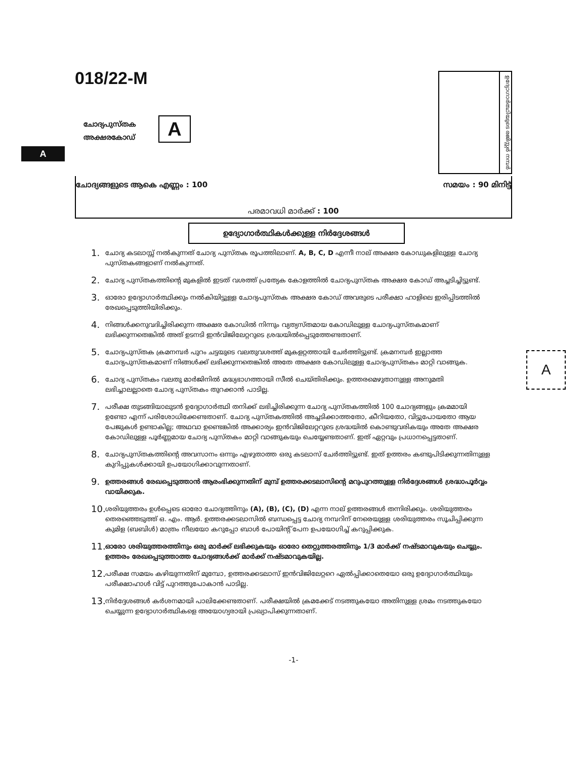018/22-M
ചോദ്യപുസ്തക
അക്ഷരകോഡ്
A
A
ഉദ്യോഗാർത്ഥിയുടെ രജിസ്റ്റർ നമ്പർ
ചോദ്യങ്ങളുടെ ആകെ എണ്ണം : 100 സമയം : 90 മിനിട്ട്
പരമാവധി മാർക്ക് : 100
ഉദ്യോഗാർത്ഥികൾക്കുള്ള നിർദ്ദേശങ്ങൾ
A
1. ചോദ്യ കടലാസ്സ് നൽകുന്നത് ചോദ്യ പുസ്തക രൂപത്തിലാണ്. A, B, C, D എന്നീ നാല് അക്ഷര കോഡുകളിലുള്ള ചോദ്യ പുസ്തകങ്ങളാണ് നൽകുന്നത്.
2. ചോദ്യ പുസ്തകത്തിന്റെ മുകളിൽ ഇടത് വശത്ത് പ്രത്യേക കോളത്തിൽ ചോദ്യപുസ്തക അക്ഷര കോഡ് അച്ചടിച്ചിട്ടുണ്ട്.
3. ഓരോ ഉദ്യോഗാർത്ഥിക്കും നൽകിയിട്ടുള്ള ചോദ്യപുസ്തക അക്ഷര കോഡ് അവരുടെ പരീക്ഷാ ഹാളിലെ ഇരിപ്പിടത്തിൽ രേഖപ്പെടുത്തിയിരിക്കും.
4. നിങ്ങൾക്കനുവദിച്ചിരിക്കുന്ന അക്ഷര കോഡിൽ നിന്നും വ്യത്യസ്തമായ കോഡിലുള്ള ചോദ്യപുസ്തകമാണ് ലഭിക്കുന്നതെങ്കിൽ അത് ഉടനടി ഇൻവിജിലേറ്ററുടെ ശ്രദ്ധയിൽപ്പെടുത്തേണ്ടതാണ്.
5. ചോദ്യപുസ്തക ക്രമനമ്പർ പുറം ചട്ടയുടെ വലതുവശത്ത് മുകളറ്റത്തായി ചേർത്തിട്ടുണ്ട്. ക്രമനമ്പർ ഇല്ലാത്ത ചോദ്യപുസ്തകമാണ് നിങ്ങൾക്ക് ലഭിക്കുന്നതെങ്കിൽ അതേ അക്ഷര കോഡിലുള്ള ചോദ്യപുസ്തകം മാറ്റി വാങ്ങുക.
6. ചോദ്യ പുസ്തകം വലതു മാർജിനിൽ മദ്ധ്യഭാഗത്തായി സീൽ ചെയ്തിരിക്കും. ഉത്തരമെഴുതാനുള്ള അനുമതി ലഭിച്ചാലല്ലാതെ ചോദ്യ പുസ്തകം തുറക്കാൻ പാടില്ല.
7. പരീക്ഷ തുടങ്ങിയാലുടൻ ഉദ്യോഗാർത്ഥി തനിക്ക് ലഭിച്ചിരിക്കുന്ന ചോദ്യ പുസ്തകത്തിൽ 100 ചോദ്യങ്ങളും ക്രമമായി ഉണ്ടോ എന്ന് പരിശോധിക്കേണ്ടതാണ്. ചോദ്യ പുസ്തകത്തിൽ അച്ചടിക്കാത്തതോ, കീറിയതോ, വിട്ടുപോയതോ ആയ പേജുകൾ ഉണ്ടാകില്ല; അഥവാ ഉണ്ടെങ്കിൽ അക്കാര്യം ഇൻവിജിലേറ്ററുടെ ശ്രദ്ധയിൽ കൊണ്ടുവരികയും അതേ അക്ഷര കോഡിലുള്ള പൂർണ്ണമായ ചോദ്യ പുസ്തകം മാറ്റി വാങ്ങുകയും ചെയ്യേണ്ടതാണ്. ഇത് ഏറ്റവും പ്രധാനപ്പെട്ടതാണ്.
8. ചോദ്യപുസ്തകത്തിന്റെ അവസാനം ഒന്നും എഴുതാത്ത ഒരു കടലാസ് ചേർത്തിട്ടുണ്ട്. ഇത് ഉത്തരം കണ്ടുപിടിക്കുന്നതിനുള്ള കുറിപ്പുകൾക്കായി ഉപയോഗിക്കാവുന്നതാണ്.
9. ഉത്തരങ്ങൾ രേഖപ്പെടുത്താൻ ആരംഭിക്കുന്നതിന് മുമ്പ് ഉത്തരക്കടലാസിന്റെ മറുപുറത്തുള്ള നിർദ്ദേശങ്ങൾ ശ്രദ്ധാപൂർവ്വം വായിക്കുക.
10. ശരിയുത്തരം ഉൾപ്പെടെ ഓരോ ചോദ്യത്തിനും (A), (B), (C), (D) എന്ന നാല് ഉത്തരങ്ങൾ തന്നിരിക്കും. ശരിയുത്തരം തെരഞ്ഞെടുത്ത് ഒ. എം. ആർ. ഉത്തരക്കടലാസിൽ ബന്ധപ്പെട്ട ചോദ്യ നമ്പറിന് നേരെയുള്ള ശരിയുത്തരം സൂചിപ്പിക്കുന്ന കുമിള (ബബിൾ) മാത്രം നീലയോ കറുപ്പോ ബാൾ പോയിന്റ് പേന ഉപയോഗിച്ച് കറുപ്പിക്കുക.
11. ഓരോ ശരിയുത്തരത്തിനും ഒരു മാർക്ക് ലഭിക്കുകയും ഓരോ തെറ്റുത്തരത്തിനും 1/3 മാർക്ക് നഷ്ടമാവുകയും ചെയ്യും. ഉത്തരം രേഖപ്പെടുത്താത്ത ചോദ്യങ്ങൾക്ക് മാർക്ക് നഷ്ടമാവുകയില്ല.
12. പരീക്ഷ സമയം കഴിയുന്നതിന് മുമ്പോ, ഉത്തരക്കടലാസ് ഇൻവിജിലേറ്ററെ ഏൽപ്പിക്കാതെയോ ഒരു ഉദ്യോഗാർത്ഥിയും പരീക്ഷാഹാൾ വിട്ട് പുറത്തുപോകാൻ പാടില്ല.
13. നിർദ്ദേശങ്ങൾ കർശനമായി പാലിക്കേണ്ടതാണ്. പരീക്ഷയിൽ ക്രമക്കേട് നടത്തുകയോ അതിനുള്ള ശ്രമം നടത്തുകയോ ചെയ്യുന്ന ഉദ്യോഗാർത്ഥികളെ അയോഗ്യരായി പ്രഖ്യാപിക്കുന്നതാണ്.
-1-